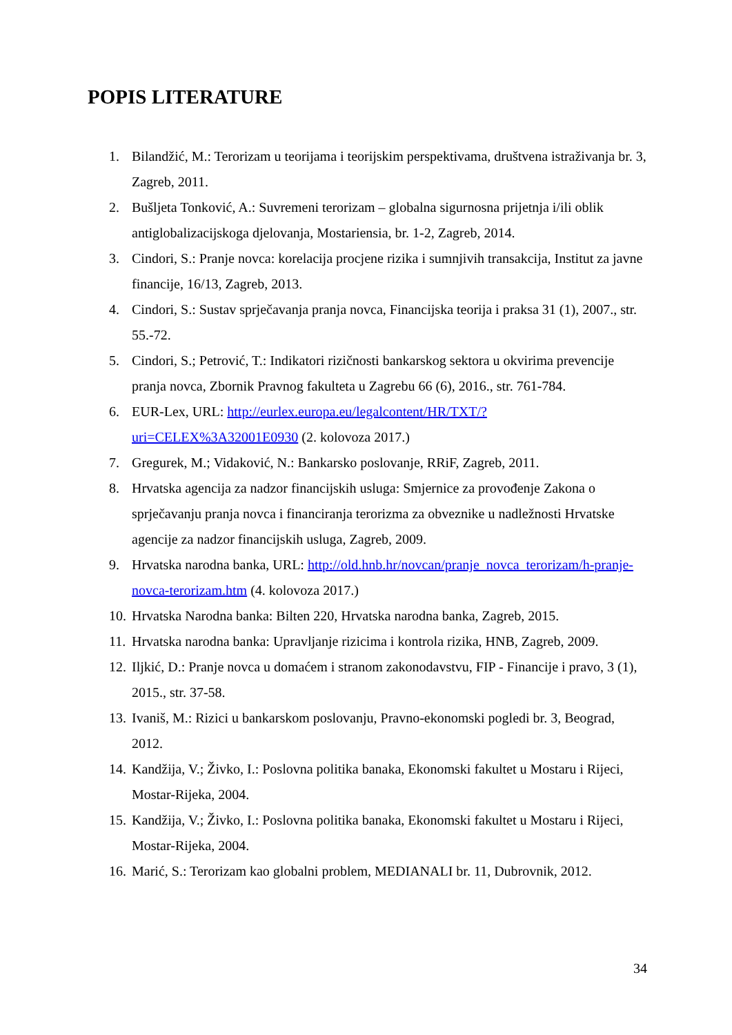POPIS LITERATURE
1. Bilandžić, M.: Terorizam u teorijama i teorijskim perspektivama, društvena istraživanja br. 3, Zagreb, 2011.
2. Bušljeta Tonković, A.: Suvremeni terorizam – globalna sigurnosna prijetnja i/ili oblik antiglobalizacijskoga djelovanja, Mostariensia, br. 1-2, Zagreb, 2014.
3. Cindori, S.: Pranje novca: korelacija procjene rizika i sumnjivih transakcija, Institut za javne financije, 16/13, Zagreb, 2013.
4. Cindori, S.: Sustav sprječavanja pranja novca, Financijska teorija i praksa 31 (1), 2007., str. 55.-72.
5. Cindori, S.; Petrović, T.: Indikatori rizičnosti bankarskog sektora u okvirima prevencije pranja novca, Zbornik Pravnog fakulteta u Zagrebu 66 (6), 2016., str. 761-784.
6. EUR-Lex, URL: http://eurlex.europa.eu/legalcontent/HR/TXT/?uri=CELEX%3A32001E0930 (2. kolovoza 2017.)
7. Gregurek, M.; Vidaković, N.: Bankarsko poslovanje, RRiF, Zagreb, 2011.
8. Hrvatska agencija za nadzor financijskih usluga: Smjernice za provođenje Zakona o sprječavanju pranja novca i financiranja terorizma za obveznike u nadležnosti Hrvatske agencije za nadzor financijskih usluga, Zagreb, 2009.
9. Hrvatska narodna banka, URL: http://old.hnb.hr/novcan/pranje_novca_terorizam/h-pranje-novca-terorizam.htm (4. kolovoza 2017.)
10. Hrvatska Narodna banka: Bilten 220, Hrvatska narodna banka, Zagreb, 2015.
11. Hrvatska narodna banka: Upravljanje rizicima i kontrola rizika, HNB, Zagreb, 2009.
12. Iljkić, D.: Pranje novca u domaćem i stranom zakonodavstvu, FIP - Financije i pravo, 3 (1), 2015., str. 37-58.
13. Ivaniš, M.: Rizici u bankarskom poslovanju, Pravno-ekonomski pogledi br. 3, Beograd, 2012.
14. Kandžija, V.; Živko, I.: Poslovna politika banaka, Ekonomski fakultet u Mostaru i Rijeci, Mostar-Rijeka, 2004.
15. Kandžija, V.; Živko, I.: Poslovna politika banaka, Ekonomski fakultet u Mostaru i Rijeci, Mostar-Rijeka, 2004.
16. Marić, S.: Terorizam kao globalni problem, MEDIANALI br. 11, Dubrovnik, 2012.
34